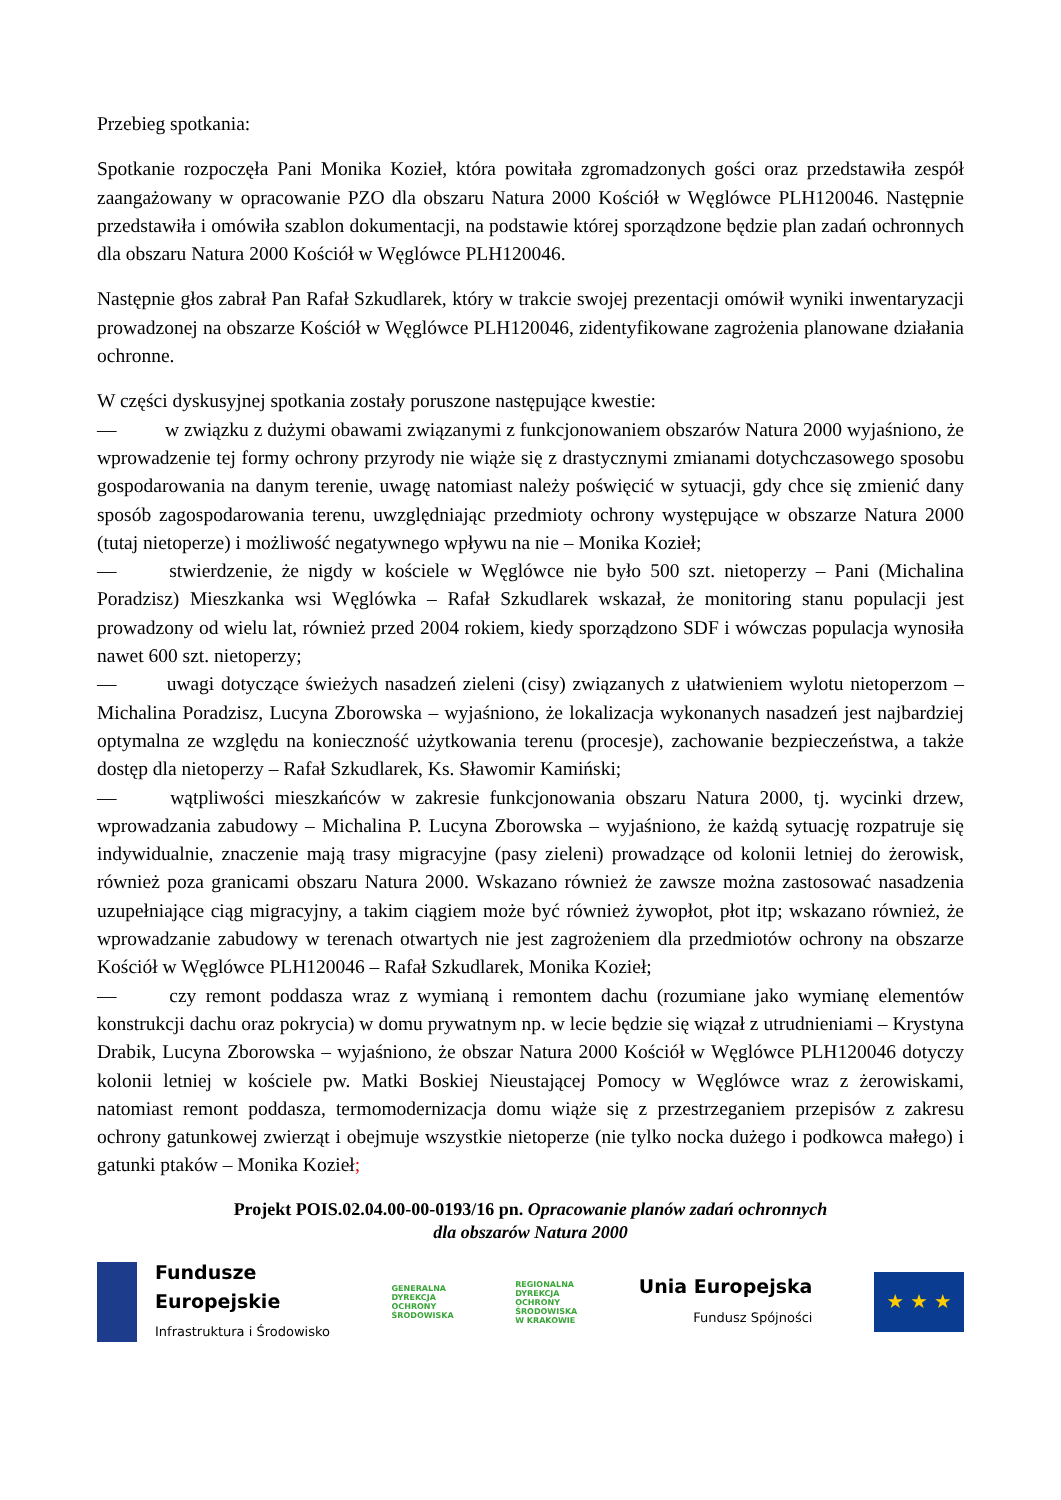Przebieg spotkania:
Spotkanie rozpoczęła Pani Monika Kozieł, która powitała zgromadzonych gości oraz przedstawiła zespół zaangażowany w opracowanie PZO dla obszaru Natura 2000 Kościół w Węglówce PLH120046. Następnie przedstawiła i omówiła szablon dokumentacji, na podstawie której sporządzone będzie plan zadań ochronnych dla obszaru Natura 2000 Kościół w Węglówce PLH120046.
Następnie głos zabrał Pan Rafał Szkudlarek, który w trakcie swojej prezentacji omówił wyniki inwentaryzacji prowadzonej na obszarze Kościół w Węglówce PLH120046, zidentyfikowane zagrożenia planowane działania ochronne.
W części dyskusyjnej spotkania zostały poruszone następujące kwestie:
— w związku z dużymi obawami związanymi z funkcjonowaniem obszarów Natura 2000 wyjaśniono, że wprowadzenie tej formy ochrony przyrody nie wiąże się z drastycznymi zmianami dotychczasowego sposobu gospodarowania na danym terenie, uwagę natomiast należy poświęcić w sytuacji, gdy chce się zmienić dany sposób zagospodarowania terenu, uwzględniając przedmioty ochrony występujące w obszarze Natura 2000 (tutaj nietoperze) i możliwość negatywnego wpływu na nie – Monika Kozieł;
— stwierdzenie, że nigdy w kościele w Węglówce nie było 500 szt. nietoperzy – Pani (Michalina Poradzisz) Mieszkanka wsi Węglówka – Rafał Szkudlarek wskazał, że monitoring stanu populacji jest prowadzony od wielu lat, również przed 2004 rokiem, kiedy sporządzono SDF i wówczas populacja wynosiła nawet 600 szt. nietoperzy;
— uwagi dotyczące świeżych nasadzeń zieleni (cisy) związanych z ułatwieniem wylotu nietoperzom – Michalina Poradzisz, Lucyna Zborowska – wyjaśniono, że lokalizacja wykonanych nasadzeń jest najbardziej optymalna ze względu na konieczność użytkowania terenu (procesje), zachowanie bezpieczeństwa, a także dostęp dla nietoperzy – Rafał Szkudlarek, Ks. Sławomir Kamiński;
— wątpliwości mieszkańców w zakresie funkcjonowania obszaru Natura 2000, tj. wycinki drzew, wprowadzania zabudowy – Michalina P. Lucyna Zborowska – wyjaśniono, że każdą sytuację rozpatruje się indywidualnie, znaczenie mają trasy migracyjne (pasy zieleni) prowadzące od kolonii letniej do żerowisk, również poza granicami obszaru Natura 2000. Wskazano również że zawsze można zastosować nasadzenia uzupełniające ciąg migracyjny, a takim ciągiem może być również żywopłot, płot itp; wskazano również, że wprowadzanie zabudowy w terenach otwartych nie jest zagrożeniem dla przedmiotów ochrony na obszarze Kościół w Węglówce PLH120046 – Rafał Szkudlarek, Monika Kozieł;
— czy remont poddasza wraz z wymianą i remontem dachu (rozumiane jako wymianę elementów konstrukcji dachu oraz pokrycia) w domu prywatnym np. w lecie będzie się wiązał z utrudnieniami – Krystyna Drabik, Lucyna Zborowska – wyjaśniono, że obszar Natura 2000 Kościół w Węglówce PLH120046 dotyczy kolonii letniej w kościele pw. Matki Boskiej Nieustającej Pomocy w Węglówce wraz z żerowiskami, natomiast remont poddasza, termomodernizacja domu wiąże się z przestrzeganiem przepisów z zakresu ochrony gatunkowej zwierząt i obejmuje wszystkie nietoperze (nie tylko nocka dużego i podkowca małego) i gatunki ptaków – Monika Kozieł;
Projekt POIS.02.04.00-00-0193/16 pn. Opracowanie planów zadań ochronnych
dla obszarów Natura 2000
Fundusze
Europejskie
Infrastruktura i Środowisko
GENERALNA
DYREKCJA
OCHRONY
ŚRODOWISKA
REGIONALNA
DYREKCJA
OCHRONY
ŚRODOWISKA
W KRAKOWIE
Unia Europejska
Fundusz Spójności
★ ★ ★